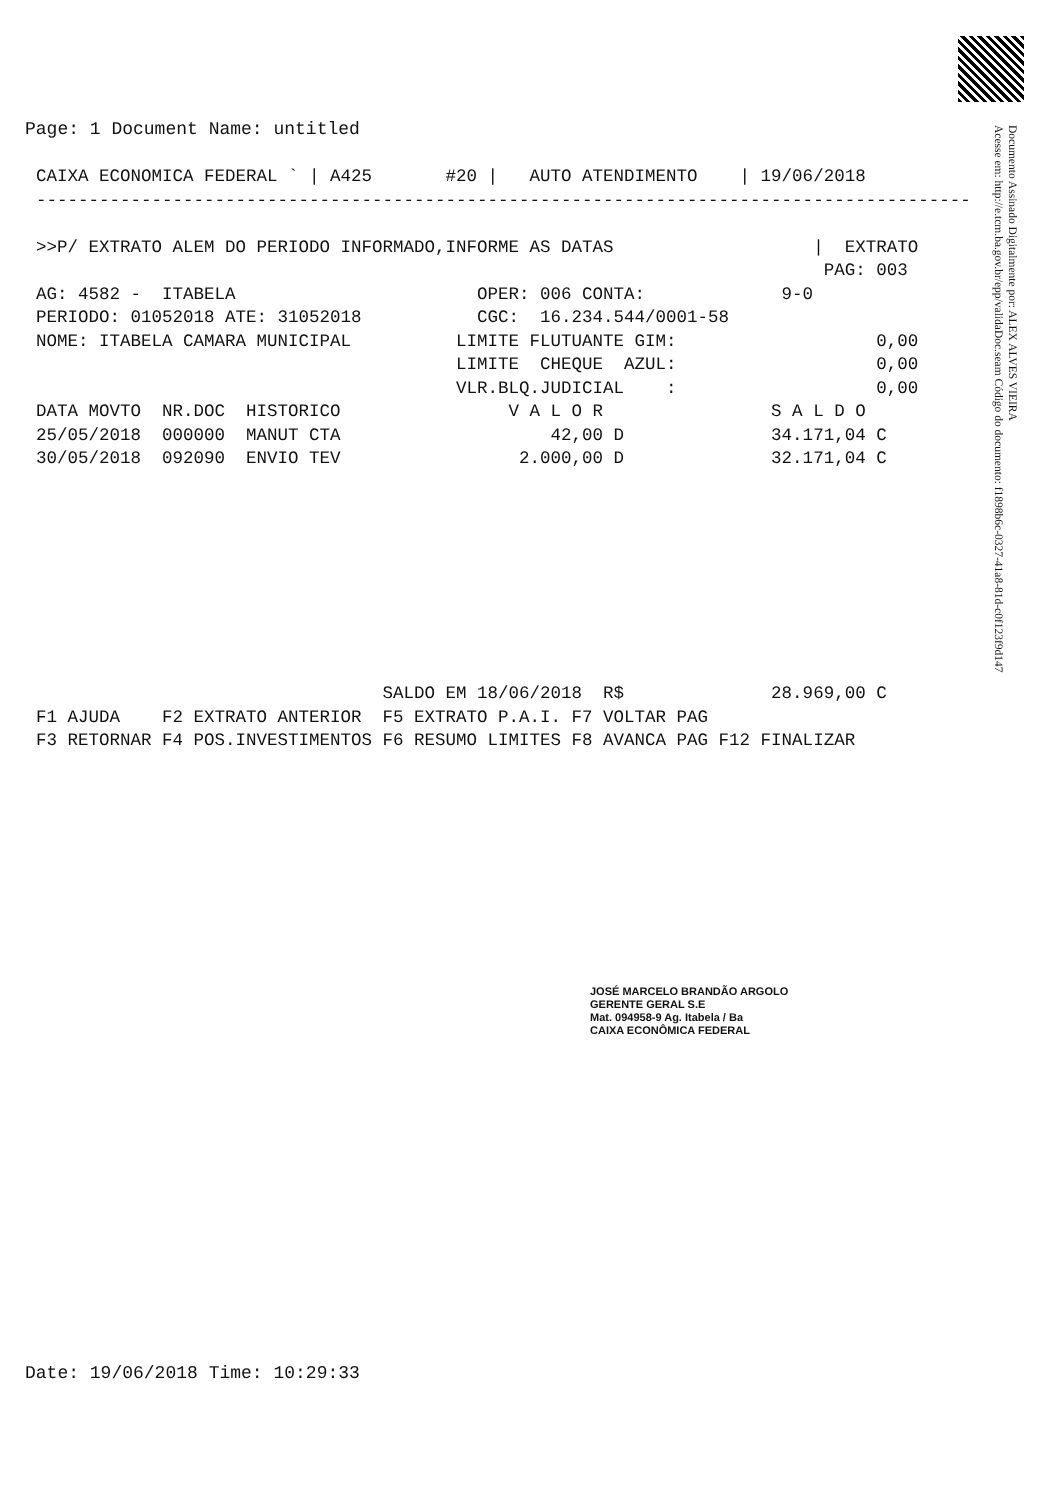Page: 1 Document Name: untitled
CAIXA ECONOMICA FEDERAL ` | A425 #20 | AUTO ATENDIMENTO | 19/06/2018 ----------------------------------------------------------------------------------------- >>P/ EXTRATO ALEM DO PERIODO INFORMADO,INFORME AS DATAS | EXTRATO PAG: 003 AG: 4582 - ITABELA OPER: 006 CONTA: 9-0 PERIODO: 01052018 ATE: 31052018 CGC: 16.234.544/0001-58 NOME: ITABELA CAMARA MUNICIPAL LIMITE FLUTUANTE GIM: 0,00 LIMITE CHEQUE AZUL: 0,00 VLR.BLQ.JUDICIAL : 0,00 DATA MOVTO NR.DOC HISTORICO V A L O R S A L D O 25/05/2018 000000 MANUT CTA 42,00 D 34.171,04 C 30/05/2018 092090 ENVIO TEV 2.000,00 D 32.171,04 C SALDO EM 18/06/2018 R$ 28.969,00 C F1 AJUDA F2 EXTRATO ANTERIOR F5 EXTRATO P.A.I. F7 VOLTAR PAG F3 RETORNAR F4 POS.INVESTIMENTOS F6 RESUMO LIMITES F8 AVANCA PAG F12 FINALIZAR
JOSÉ MARCELO BRANDÃO ARGOLO
GERENTE GERAL S.E
Mat. 094958-9 Ag. Itabela / Ba
CAIXA ECONÔMICA FEDERAL
Documento Assinado Digitalmente por: ALEX ALVES VIEIRA
Acesse em: http://e.tcm.ba.gov.br/epp/validaDoc.seam Código do documento: f1898b6c-0327-41a8-81d-c0f123f9d147
Date: 19/06/2018 Time: 10:29:33